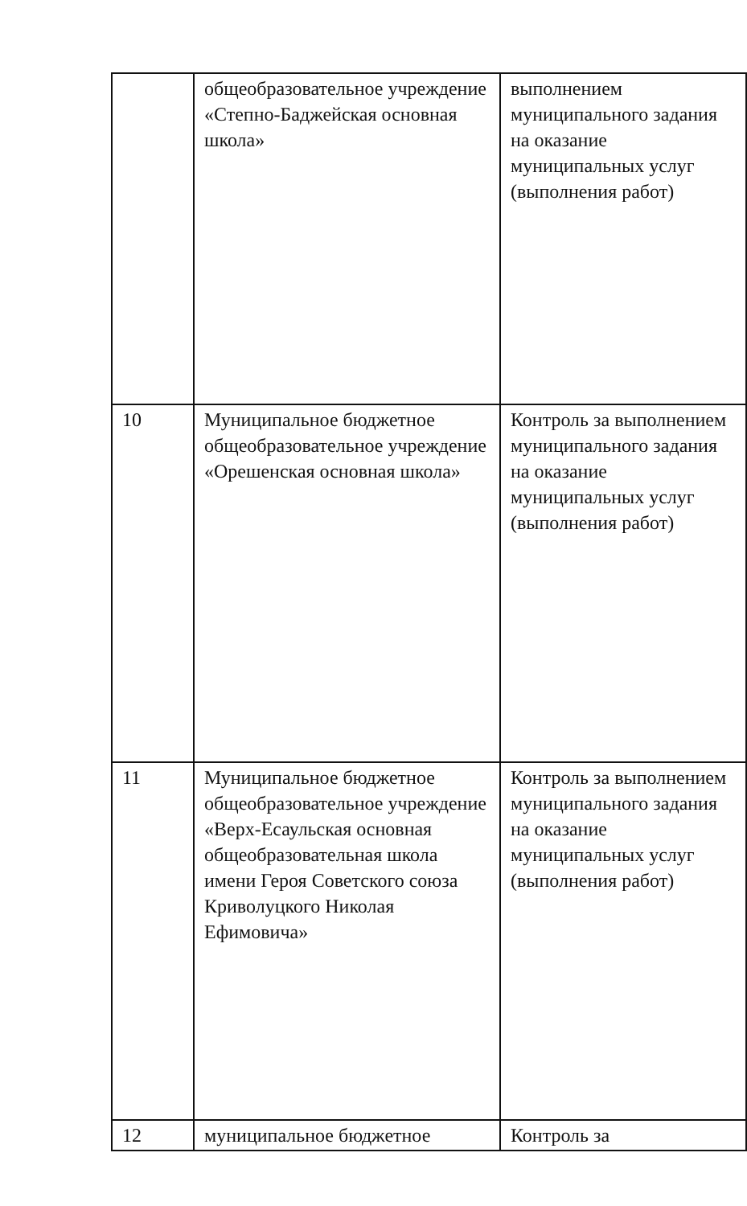| | общеобразовательное учреждение «Степно-Баджейская основная школа» | выполнением муниципального задания на оказание муниципальных услуг (выполнения работ) |
| 10 | Муниципальное бюджетное общеобразовательное учреждение «Орешенская основная школа» | Контроль за выполнением муниципального задания на оказание муниципальных услуг (выполнения работ) |
| 11 | Муниципальное бюджетное общеобразовательное учреждение «Верх-Есаульская основная общеобразовательная школа имени Героя Советского союза Криволуцкого Николая Ефимовича» | Контроль за выполнением муниципального задания на оказание муниципальных услуг (выполнения работ) |
| 12 | муниципальное бюджетное | Контроль за |